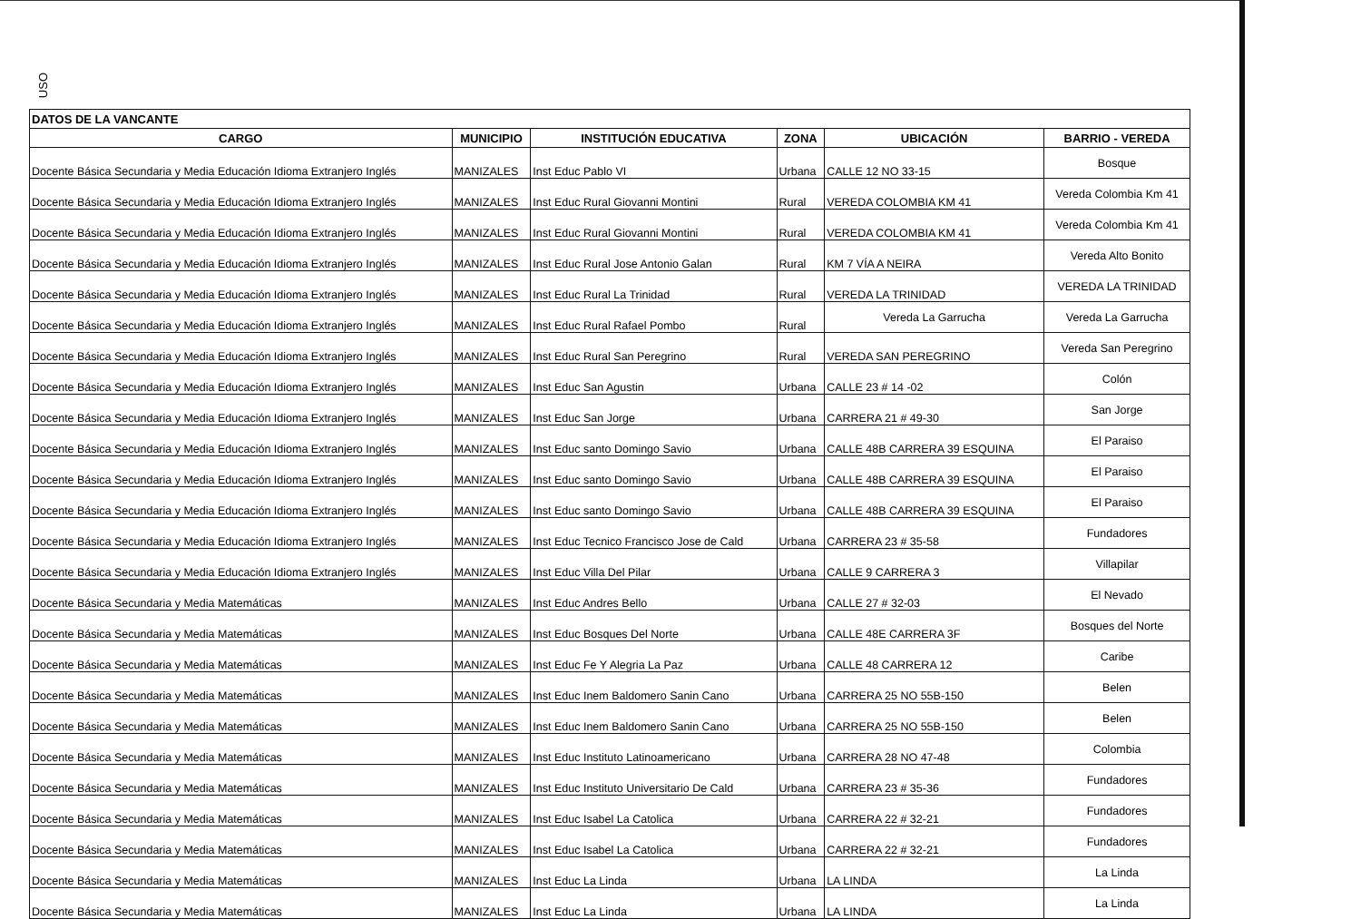USO
| DATOS DE LA VANCANTE | | | | | |
| --- | --- | --- | --- | --- | --- |
| CARGO | MUNICIPIO | INSTITUCIÓN EDUCATIVA | ZONA | UBICACIÓN | BARRIO - VEREDA |
| Docente Básica Secundaria y Media Educación Idioma Extranjero Inglés | MANIZALES | Inst Educ Pablo VI | Urbana | CALLE 12 NO 33-15 | Bosque |
| Docente Básica Secundaria y Media Educación Idioma Extranjero Inglés | MANIZALES | Inst Educ Rural Giovanni Montini | Rural | VEREDA COLOMBIA KM 41 | Vereda Colombia Km 41 |
| Docente Básica Secundaria y Media Educación Idioma Extranjero Inglés | MANIZALES | Inst Educ Rural Giovanni Montini | Rural | VEREDA COLOMBIA KM 41 | Vereda Colombia Km 41 |
| Docente Básica Secundaria y Media Educación Idioma Extranjero Inglés | MANIZALES | Inst Educ Rural Jose Antonio Galan | Rural | KM 7 VÍA A NEIRA | Vereda Alto Bonito |
| Docente Básica Secundaria y Media Educación Idioma Extranjero Inglés | MANIZALES | Inst Educ Rural La Trinidad | Rural | VEREDA LA TRINIDAD | VEREDA LA TRINIDAD |
| Docente Básica Secundaria y Media Educación Idioma Extranjero Inglés | MANIZALES | Inst Educ Rural Rafael Pombo | Rural | Vereda La Garrucha | Vereda La Garrucha |
| Docente Básica Secundaria y Media Educación Idioma Extranjero Inglés | MANIZALES | Inst Educ Rural San Peregrino | Rural | VEREDA SAN PEREGRINO | Vereda San Peregrino |
| Docente Básica Secundaria y Media Educación Idioma Extranjero Inglés | MANIZALES | Inst Educ San Agustin | Urbana | CALLE 23 # 14 -02 | Colón |
| Docente Básica Secundaria y Media Educación Idioma Extranjero Inglés | MANIZALES | Inst Educ San Jorge | Urbana | CARRERA 21 # 49-30 | San Jorge |
| Docente Básica Secundaria y Media Educación Idioma Extranjero Inglés | MANIZALES | Inst Educ santo Domingo Savio | Urbana | CALLE 48B CARRERA 39 ESQUINA | El Paraiso |
| Docente Básica Secundaria y Media Educación Idioma Extranjero Inglés | MANIZALES | Inst Educ santo Domingo Savio | Urbana | CALLE 48B CARRERA 39 ESQUINA | El Paraiso |
| Docente Básica Secundaria y Media Educación Idioma Extranjero Inglés | MANIZALES | Inst Educ santo Domingo Savio | Urbana | CALLE 48B CARRERA 39 ESQUINA | El Paraiso |
| Docente Básica Secundaria y Media Educación Idioma Extranjero Inglés | MANIZALES | Inst Educ Tecnico Francisco Jose de Cald | Urbana | CARRERA 23 # 35-58 | Fundadores |
| Docente Básica Secundaria y Media Educación Idioma Extranjero Inglés | MANIZALES | Inst Educ Villa Del Pilar | Urbana | CALLE 9 CARRERA 3 | Villapilar |
| Docente Básica Secundaria y Media Matemáticas | MANIZALES | Inst Educ Andres Bello | Urbana | CALLE 27 # 32-03 | El Nevado |
| Docente Básica Secundaria y Media Matemáticas | MANIZALES | Inst Educ Bosques Del Norte | Urbana | CALLE 48E CARRERA 3F | Bosques del Norte |
| Docente Básica Secundaria y Media Matemáticas | MANIZALES | Inst Educ Fe Y Alegria La Paz | Urbana | CALLE 48 CARRERA 12 | Caribe |
| Docente Básica Secundaria y Media Matemáticas | MANIZALES | Inst Educ Inem Baldomero Sanin Cano | Urbana | CARRERA 25 NO 55B-150 | Belen |
| Docente Básica Secundaria y Media Matemáticas | MANIZALES | Inst Educ Inem Baldomero Sanin Cano | Urbana | CARRERA 25 NO 55B-150 | Belen |
| Docente Básica Secundaria y Media Matemáticas | MANIZALES | Inst Educ Instituto Latinoamericano | Urbana | CARRERA 28 NO 47-48 | Colombia |
| Docente Básica Secundaria y Media Matemáticas | MANIZALES | Inst Educ Instituto Universitario De Cald | Urbana | CARRERA 23 # 35-36 | Fundadores |
| Docente Básica Secundaria y Media Matemáticas | MANIZALES | Inst Educ Isabel La Catolica | Urbana | CARRERA 22 # 32-21 | Fundadores |
| Docente Básica Secundaria y Media Matemáticas | MANIZALES | Inst Educ Isabel La Catolica | Urbana | CARRERA 22 # 32-21 | Fundadores |
| Docente Básica Secundaria y Media Matemáticas | MANIZALES | Inst Educ La Linda | Urbana | LA LINDA | La Linda |
| Docente Básica Secundaria y Media Matemáticas | MANIZALES | Inst Educ La Linda | Urbana | LA LINDA | La Linda |